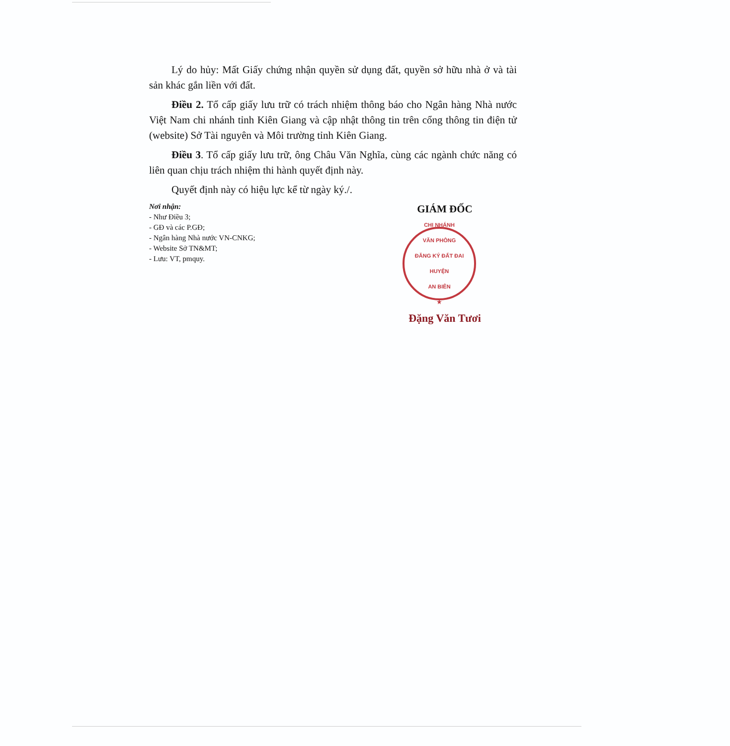Lý do hủy: Mất Giấy chứng nhận quyền sử dụng đất, quyền sở hữu nhà ở và tài sản khác gắn liền với đất.
Điều 2. Tổ cấp giấy lưu trữ có trách nhiệm thông báo cho Ngân hàng Nhà nước Việt Nam chi nhánh tỉnh Kiên Giang và cập nhật thông tin trên cổng thông tin điện tử (website) Sở Tài nguyên và Môi trường tỉnh Kiên Giang.
Điều 3. Tổ cấp giấy lưu trữ, ông Châu Văn Nghĩa, cùng các ngành chức năng có liên quan chịu trách nhiệm thi hành quyết định này.
Quyết định này có hiệu lực kể từ ngày ký./.
Nơi nhận:
- Như Điều 3;
- GĐ và các P.GĐ;
- Ngân hàng Nhà nước VN-CNKG;
- Website Sở TN&MT;
- Lưu: VT, pmquy.
GIÁM ĐỐC
CHI NHÁNH
VĂN PHÒNG
ĐĂNG KÝ ĐẤT ĐAI
HUYỆN
AN BIÊN
★
Đặng Văn Tươi